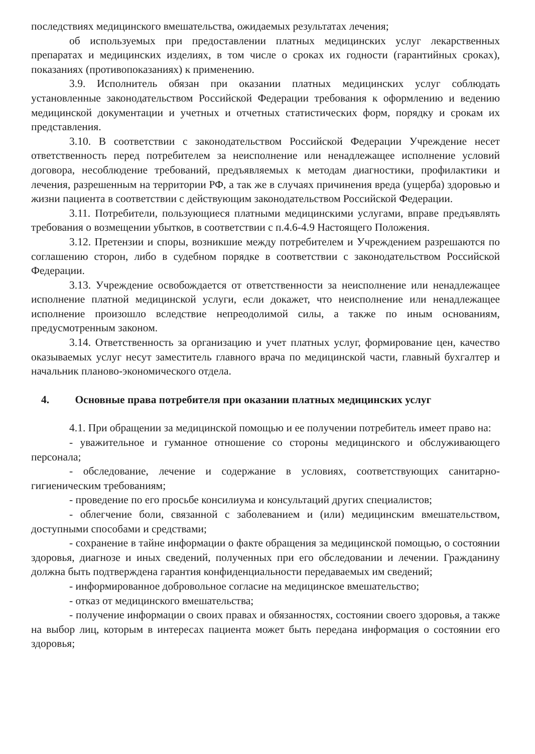последствиях медицинского вмешательства, ожидаемых результатах лечения;
об используемых при предоставлении платных медицинских услуг лекарственных препаратах и медицинских изделиях, в том числе о сроках их годности (гарантийных сроках), показаниях (противопоказаниях) к применению.
3.9. Исполнитель обязан при оказании платных медицинских услуг соблюдать установленные законодательством Российской Федерации требования к оформлению и ведению медицинской документации и учетных и отчетных статистических форм, порядку и срокам их представления.
3.10. В соответствии с законодательством Российской Федерации Учреждение несет ответственность перед потребителем за неисполнение или ненадлежащее исполнение условий договора, несоблюдение требований, предъявляемых к методам диагностики, профилактики и лечения, разрешенным на территории РФ, а так же в случаях причинения вреда (ущерба) здоровью и жизни пациента в соответствии с действующим законодательством Российской Федерации.
3.11. Потребители, пользующиеся платными медицинскими услугами, вправе предъявлять требования о возмещении убытков, в соответствии с п.4.6-4.9 Настоящего Положения.
3.12. Претензии и споры, возникшие между потребителем и Учреждением разрешаются по соглашению сторон, либо в судебном порядке в соответствии с законодательством Российской Федерации.
3.13. Учреждение освобождается от ответственности за неисполнение или ненадлежащее исполнение платной медицинской услуги, если докажет, что неисполнение или ненадлежащее исполнение произошло вследствие непреодолимой силы, а также по иным основаниям, предусмотренным законом.
3.14. Ответственность за организацию и учет платных услуг, формирование цен, качество оказываемых услуг несут заместитель главного врача по медицинской части, главный бухгалтер и начальник планово-экономического отдела.
4. Основные права потребителя при оказании платных медицинских услуг
4.1. При обращении за медицинской помощью и ее получении потребитель имеет право на:
- уважительное и гуманное отношение со стороны медицинского и обслуживающего персонала;
- обследование, лечение и содержание в условиях, соответствующих санитарно-гигиеническим требованиям;
- проведение по его просьбе консилиума и консультаций других специалистов;
- облегчение боли, связанной с заболеванием и (или) медицинским вмешательством, доступными способами и средствами;
- сохранение в тайне информации о факте обращения за медицинской помощью, о состоянии здоровья, диагнозе и иных сведений, полученных при его обследовании и лечении. Гражданину должна быть подтверждена гарантия конфиденциальности передаваемых им сведений;
- информированное добровольное согласие на медицинское вмешательство;
- отказ от медицинского вмешательства;
- получение информации о своих правах и обязанностях, состоянии своего здоровья, а также на выбор лиц, которым в интересах пациента может быть передана информация о состоянии его здоровья;